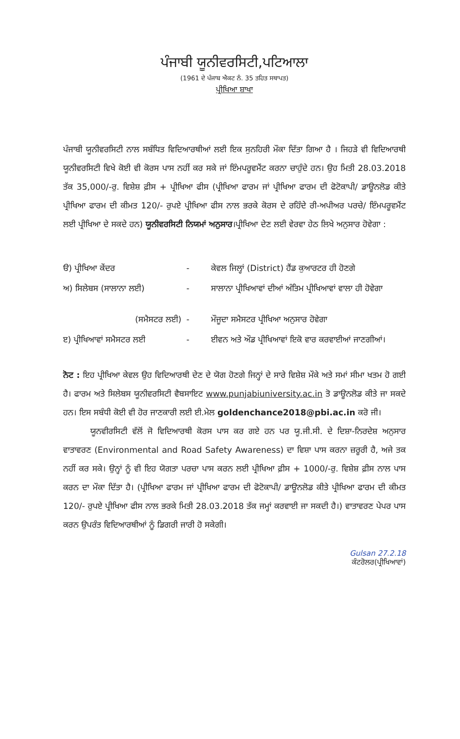ਪੰਜਾਬੀ ਯੂਨੀਵਰਸਿਟੀ,ਪਟਿਆਲਾ
(1961 ਦੇ ਪੰਜਾਬ ਐਕਟ ਨੰ. 35 ਤਹਿਤ ਸਥਾਪਤ)
ਪ੍ਰੀਖਿਆ ਸ਼ਾਖਾ
ਪੰਜਾਬੀ ਯੂਨੀਵਰਸਿਟੀ ਨਾਲ ਸਬੰਧਿਤ ਵਿਦਿਆਰਥੀਆਂ ਲਈ ਇਕ ਸੁਨਹਿਰੀ ਮੌਕਾ ਦਿੱਤਾ ਗਿਆ ਹੈ । ਜਿਹੜੇ ਵੀ ਵਿਦਿਆਰਥੀ ਯੂਨੀਵਰਸਿਟੀ ਵਿਖੇ ਕੋਈ ਵੀ ਕੋਰਸ ਪਾਸ ਨਹੀਂ ਕਰ ਸਕੇ ਜਾਂ ਇੰਮਪਰੂਵਮੈਂਟ ਕਰਨਾ ਚਾਹੁੰਦੇ ਹਨ। ਉਹ ਮਿਤੀ 28.03.2018 ਤੱਕ 35,000/-ਰੁ. ਵਿਸ਼ੇਸ਼ ਫ਼ੀਸ + ਪ੍ਰੀਖਿਆ ਫੀਸ (ਪ੍ਰੀਖਿਆ ਫਾਰਮ ਜਾਂ ਪ੍ਰੀਖਿਆ ਫਾਰਮ ਦੀ ਫੋਟੋਕਾਪੀ/ ਡਾਊਨਲੋਡ ਕੀਤੇ ਪ੍ਰੀਖਿਆ ਫਾਰਮ ਦੀ ਕੀਮਤ 120/- ਰੁਪਏ ਪ੍ਰੀਖਿਆ ਫੀਸ ਨਾਲ ਭਰਕੇ ਕੋਰਸ ਦੇ ਰਹਿੰਦੇ ਰੀ-ਅਪੀਅਰ ਪਰਚੇ/ ਇੰਮਪਰੂਵਮੈਂਟ ਲਈ ਪ੍ਰੀਖਿਆ ਦੇ ਸਕਦੇ ਹਨ) ਯੂਨੀਵਰਸਿਟੀ ਨਿਯਮਾਂ ਅਨੁਸਾਰ।ਪ੍ਰੀਖਿਆ ਦੇਣ ਲਈ ਵੇਰਵਾ ਹੇਠ ਲਿਖੇ ਅਨੁਸਾਰ ਹੋਵੇਗਾ :
ੳ) ਪ੍ਰੀਖਿਆ ਕੇਂਦਰ - ਕੇਵਲ ਜਿਲ੍ਹਾਂ (District) ਹੈਂਡ ਕੁਆਰਟਰ ਹੀ ਹੋਣਗੇ
ਅ) ਸਿਲੇਬਸ (ਸਾਲਾਨਾ ਲਈ) - ਸਾਲਾਨਾ ਪ੍ਰੀਖਿਆਵਾਂ ਦੀਆਂ ਅੰਤਿਮ ਪ੍ਰੀਖਿਆਵਾਂ ਵਾਲਾ ਹੀ ਹੋਵੇਗਾ
(ਸਮੈਸਟਰ ਲਈ) - ਮੌਜੂਦਾ ਸਮੈਸਟਰ ਪ੍ਰੀਖਿਆ ਅਨੁਸਾਰ ਹੋਵੇਗਾ
ੲ) ਪ੍ਰੀਖਿਆਵਾਂ ਸਮੈਸਟਰ ਲਈ - ਈਵਨ ਅਤੇ ਔਡ ਪ੍ਰੀਖਿਆਵਾਂ ਇਕੋ ਵਾਰ ਕਰਵਾਈਆਂ ਜਾਣਗੀਆਂ।
ਨੋਟ : ਇਹ ਪ੍ਰੀਖਿਆ ਕੇਵਲ ਉਹ ਵਿਦਿਆਰਥੀ ਦੇਣ ਦੇ ਯੋਗ ਹੋਣਗੇ ਜਿਨ੍ਹਾਂ ਦੇ ਸਾਰੇ ਵਿਸ਼ੇਸ਼ ਮੌਕੇ ਅਤੇ ਸਮਾਂ ਸੀਮਾ ਖਤਮ ਹੋ ਗਈ ਹੈ। ਫਾਰਮ ਅਤੇ ਸਿਲੇਬਸ ਯੂਨੀਵਰਸਿਟੀ ਵੈਬਸਾਇਟ www.punjabiuniversity.ac.in ਤੋ ਡਾਊਨਲੋਡ ਕੀਤੇ ਜਾ ਸਕਦੇ ਹਨ। ਇਸ ਸਬੰਧੀ ਕੋਈ ਵੀ ਹੋਰ ਜਾਣਕਾਰੀ ਲਈ ਈ.ਮੇਲ goldenchance2018@pbi.ac.in ਕਰੋ ਜੀ।
ਯੂਨਵੀਰਸਿਟੀ ਵੱਲੋਂ ਜੋ ਵਿਦਿਆਰਥੀ ਕੋਰਸ ਪਾਸ ਕਰ ਗਏ ਹਨ ਪਰ ਯੂ.ਜੀ.ਸੀ. ਦੇ ਦਿਸ਼ਾ-ਨਿਰਦੇਸ਼ ਅਨੁਸਾਰ ਵਾਤਾਵਰਣ (Environmental and Road Safety Awareness) ਦਾ ਵਿਸ਼ਾ ਪਾਸ ਕਰਨਾ ਜ਼ਰੂਰੀ ਹੈ, ਅਜੇ ਤਕ ਨਹੀਂ ਕਰ ਸਕੇ। ਉਨ੍ਹਾਂ ਨੂੰ ਵੀ ਇਹ ਯੋਗਤਾ ਪਰਚਾ ਪਾਸ ਕਰਨ ਲਈ ਪ੍ਰੀਖਿਆ ਫ਼ੀਸ + 1000/-ਰੁ. ਵਿਸ਼ੇਸ਼ ਫ਼ੀਸ ਨਾਲ ਪਾਸ ਕਰਨ ਦਾ ਮੌਕਾ ਦਿੱਤਾ ਹੈ। (ਪ੍ਰੀਖਿਆ ਫਾਰਮ ਜਾਂ ਪ੍ਰੀਖਿਆ ਫਾਰਮ ਦੀ ਫੋਟੋਕਾਪੀ/ ਡਾਊਨਲੋਡ ਕੀਤੇ ਪ੍ਰੀਖਿਆ ਫਾਰਮ ਦੀ ਕੀਮਤ 120/- ਰੁਪਏ ਪ੍ਰੀਖਿਆ ਫੀਸ ਨਾਲ ਭਰਕੇ ਮਿਤੀ 28.03.2018 ਤੱਕ ਜਮ੍ਹਾਂ ਕਰਵਾਈ ਜਾ ਸਕਦੀ ਹੈ।) ਵਾਤਾਵਰਣ ਪੇਪਰ ਪਾਸ ਕਰਨ ਉਪਰੰਤ ਵਿਦਿਆਰਥੀਆਂ ਨੂੰ ਡਿਗਰੀ ਜਾਰੀ ਹੋ ਸਕੇਗੀ।
Gulsan 27.2.18
ਕੰਟਰੋਲਰ(ਪ੍ਰੀਖਿਆਵਾਂ)